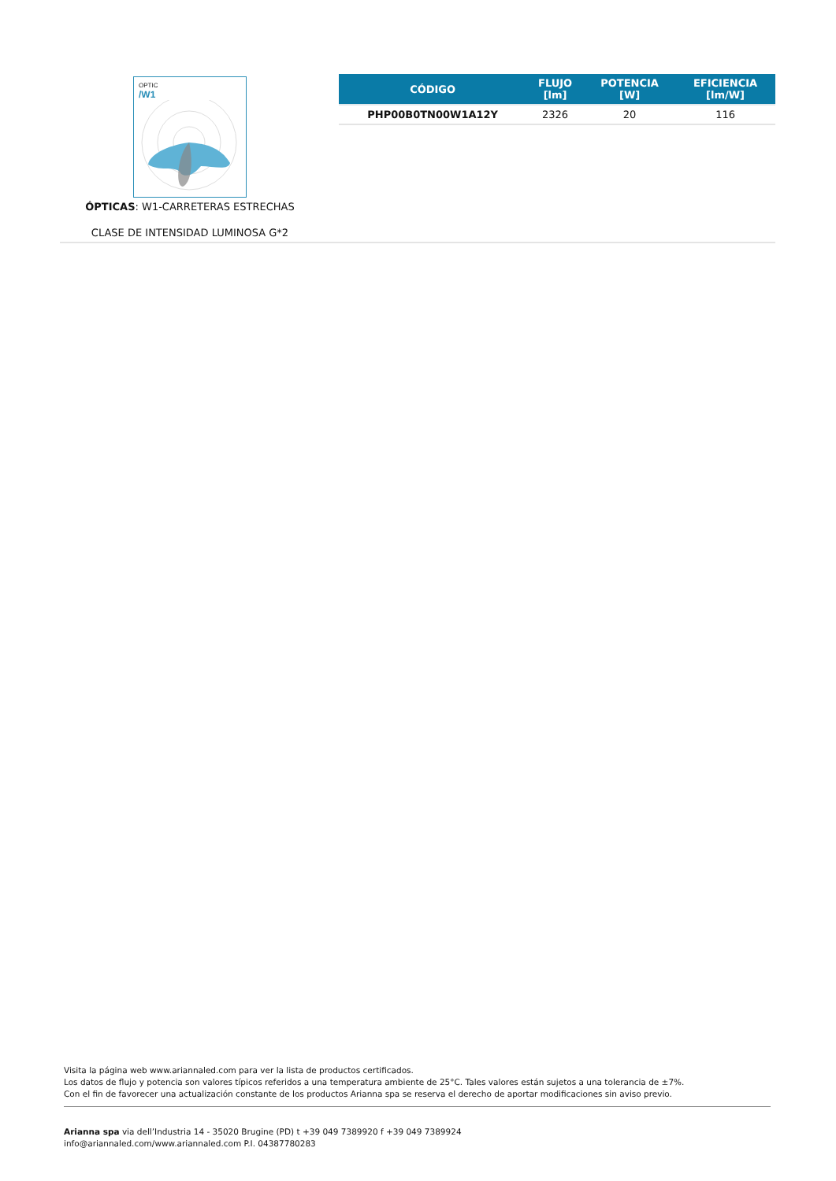OPTIC
/W1
ÓPTICAS: W1-CARRETERAS ESTRECHAS
CLASE DE INTENSIDAD LUMINOSA G*2
| CÓDIGO | FLUJO [lm] | POTENCIA [W] | EFICIENCIA [lm/W] |
| --- | --- | --- | --- |
| PHP00B0TN00W1A12Y | 2326 | 20 | 116 |
Visita la página web www.ariannaled.com para ver la lista de productos certificados.
Los datos de flujo y potencia son valores típicos referidos a una temperatura ambiente de 25°C. Tales valores están sujetos a una tolerancia de ±7%.
Con el fin de favorecer una actualización constante de los productos Arianna spa se reserva el derecho de aportar modificaciones sin aviso previo.
Arianna spa via dell’Industria 14 - 35020 Brugine (PD) t +39 049 7389920 f +39 049 7389924
info@ariannaled.com/www.ariannaled.com P.I. 04387780283